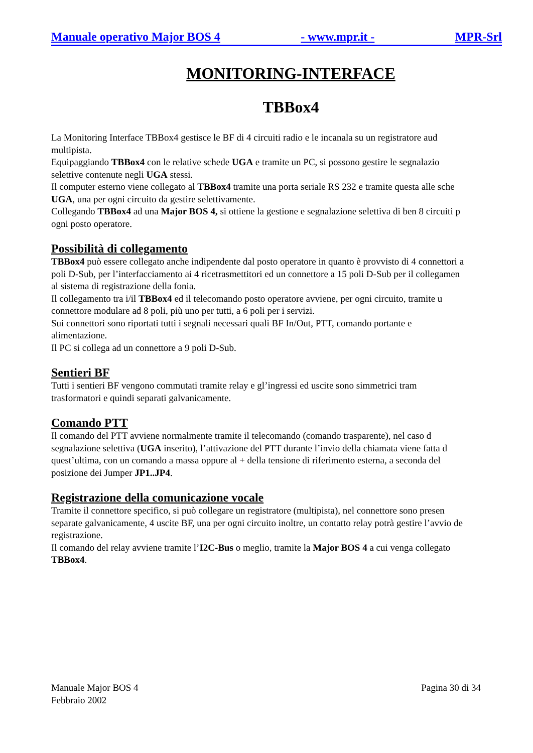Manuale operativo Major BOS 4 - www.mpr.it - MPR-Srl
MONITORING-INTERFACE
TBBox4
La Monitoring Interface TBBox4 gestisce le BF di 4 circuiti radio e le incanala su un registratore aud
multipista.
Equipaggiando TBBox4 con le relative schede UGA e tramite un PC, si possono gestire le segnalazio
selettive contenute negli UGA stessi.
Il computer esterno viene collegato al TBBox4 tramite una porta seriale RS 232 e tramite questa alle sche
UGA, una per ogni circuito da gestire selettivamente.
Collegando TBBox4 ad una Major BOS 4, si ottiene la gestione e segnalazione selettiva di ben 8 circuiti p
ogni posto operatore.
Possibilità di collegamento
TBBox4 può essere collegato anche indipendente dal posto operatore in quanto è provvisto di 4 connettori a
poli D-Sub, per l’interfacciamento ai 4 ricetrasmettitori ed un connettore a 15 poli D-Sub per il collegamen
al sistema di registrazione della fonia.
Il collegamento tra i/il TBBox4 ed il telecomando posto operatore avviene, per ogni circuito, tramite u
connettore modulare ad 8 poli, più uno per tutti, a 6 poli per i servizi.
Sui connettori sono riportati tutti i segnali necessari quali BF In/Out, PTT, comando portante e
alimentazione.
Il PC si collega ad un connettore a 9 poli D-Sub.
Sentieri BF
Tutti i sentieri BF vengono commutati tramite relay e gl’ingressi ed uscite sono simmetrici tram
trasformatori e quindi separati galvanicamente.
Comando PTT
Il comando del PTT avviene normalmente tramite il telecomando (comando trasparente), nel caso d
segnalazione selettiva (UGA inserito), l’attivazione del PTT durante l’invio della chiamata viene fatta d
quest’ultima, con un comando a massa oppure al + della tensione di riferimento esterna, a seconda del
posizione dei Jumper JP1..JP4.
Registrazione della comunicazione vocale
Tramite il connettore specifico, si può collegare un registratore (multipista), nel connettore sono presen
separate galvanicamente, 4 uscite BF, una per ogni circuito inoltre, un contatto relay potrà gestire l’avvio de
registrazione.
Il comando del relay avviene tramite l’I2C-Bus o meglio, tramite la Major BOS 4 a cui venga collegato
TBBox4.
Manuale Major BOS 4
Febbraio 2002
Pagina 30 di 34